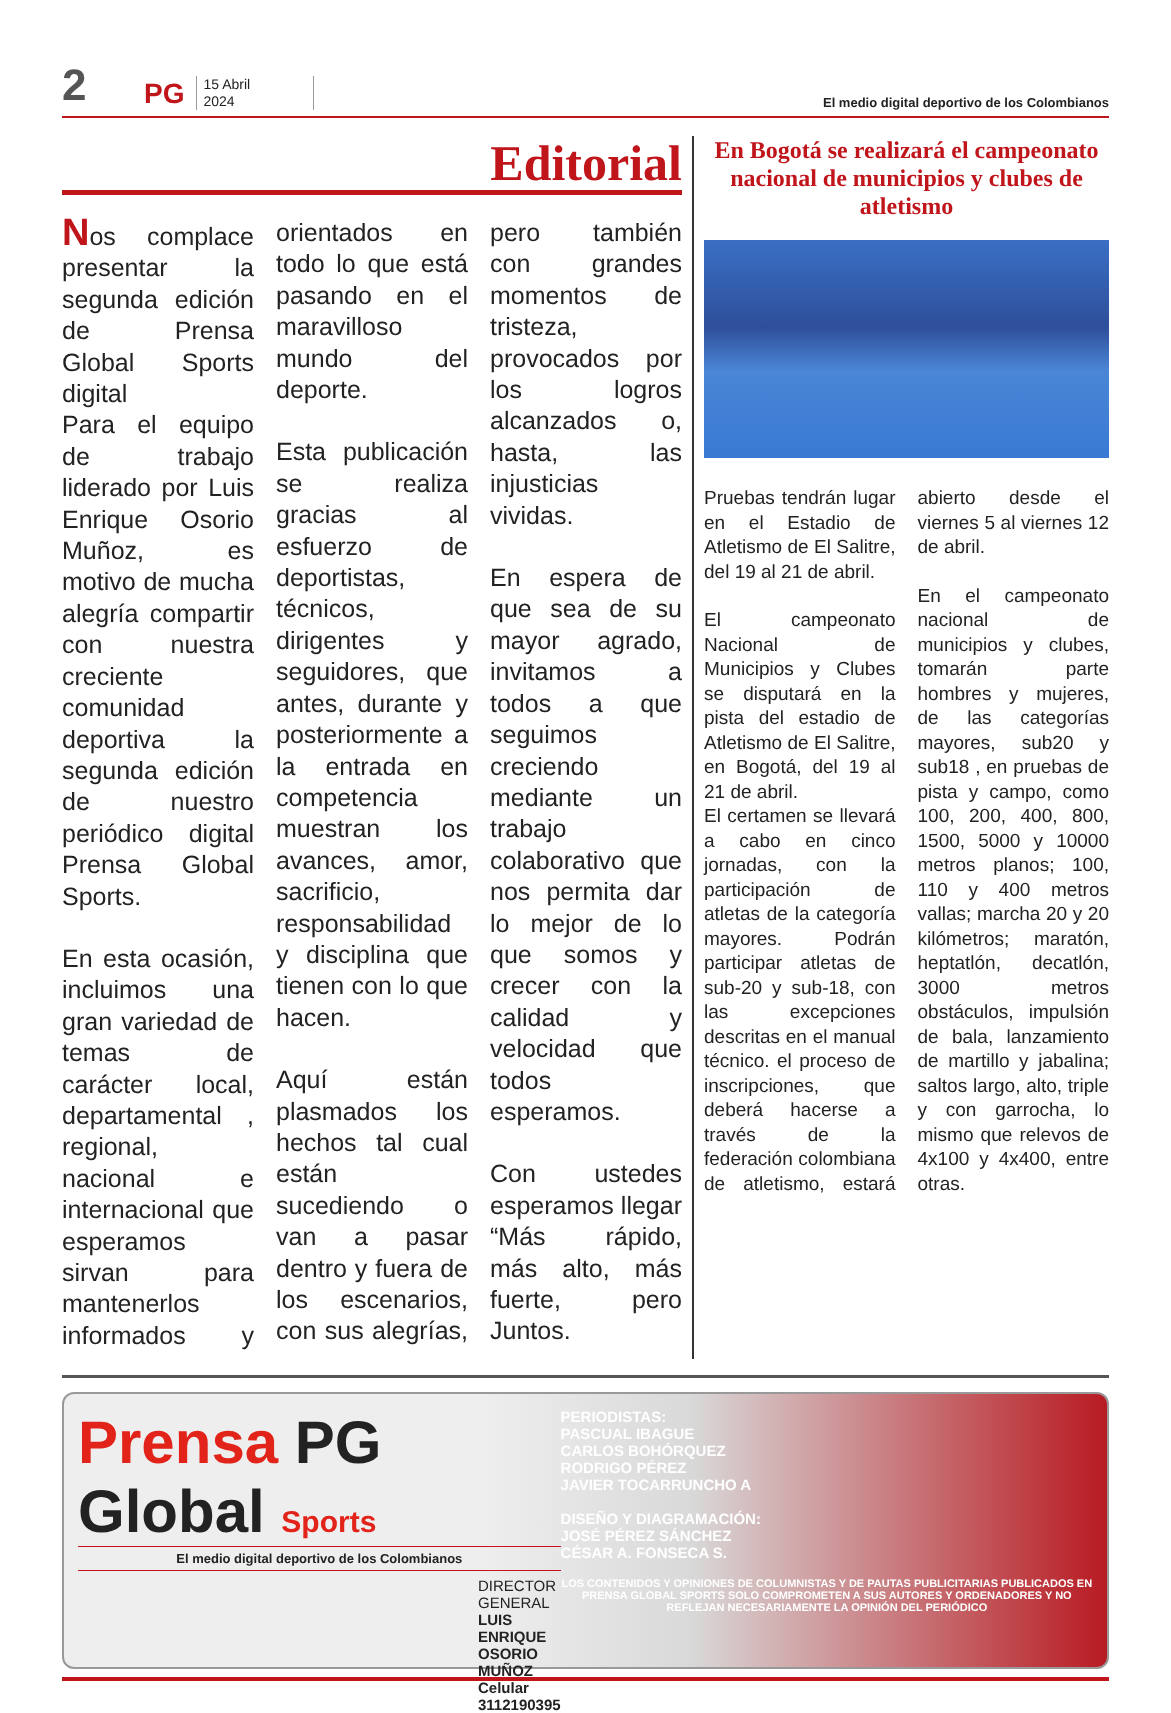2
PG
15 Abril
2024
El medio digital deportivo de los Colombianos
Editorial
Nos complace presentar la segunda edición de Prensa Global Sports digital
Para el equipo de trabajo liderado por Luis Enrique Osorio Muñoz, es motivo de mucha alegría compartir con nuestra creciente comunidad deportiva la segunda edición de nuestro periódico digital Prensa Global Sports.
En esta ocasión, incluimos una gran variedad de temas de carácter local, departamental , regional, nacional e internacional que esperamos sirvan para mantenerlos informados y orientados en todo lo que está pasando en el maravilloso mundo del deporte.
Esta publicación se realiza gracias al esfuerzo de deportistas, técnicos, dirigentes y seguidores, que antes, durante y posteriormente a la entrada en competencia muestran los avances, amor, sacrificio, responsabilidad y disciplina que tienen con lo que hacen.
Aquí están plasmados los hechos tal cual están sucediendo o van a pasar dentro y fuera de los escenarios, con sus alegrías, pero también con grandes momentos de tristeza, provocados por los logros alcanzados o, hasta, las injusticias vividas.
En espera de que sea de su mayor agrado, invitamos a todos a que seguimos creciendo mediante un trabajo colaborativo que nos permita dar lo mejor de lo que somos y crecer con la calidad y velocidad que todos esperamos.
Con ustedes esperamos llegar “Más rápido, más alto, más fuerte, pero Juntos.
En Bogotá se realizará el campeonato nacional de municipios y clubes de atletismo
Pruebas tendrán lugar en el Estadio de Atletismo de El Salitre, del 19 al 21 de abril.
El campeonato Nacional de Municipios y Clubes se disputará en la pista del estadio de Atletismo de El Salitre, en Bogotá, del 19 al 21 de abril.
El certamen se llevará a cabo en cinco jornadas, con la participación de atletas de la categoría mayores. Podrán participar atletas de sub-20 y sub-18, con las excepciones descritas en el manual técnico. el proceso de inscripciones, que deberá hacerse a través de la federación colombiana de atletismo, estará abierto desde el viernes 5 al viernes 12 de abril.
En el campeonato nacional de municipios y clubes, tomarán parte hombres y mujeres, de las categorías mayores, sub20 y sub18 , en pruebas de pista y campo, como 100, 200, 400, 800, 1500, 5000 y 10000 metros planos; 100, 110 y 400 metros vallas; marcha 20 y 20 kilómetros; maratón, heptatlón, decatlón, 3000 metros obstáculos, impulsión de bala, lanzamiento de martillo y jabalina; saltos largo, alto, triple y con garrocha, lo mismo que relevos de 4x100 y 4x400, entre otras.
Prensa PG Global Sports
El medio digital deportivo de los Colombianos
DIRECTOR GENERAL
LUIS ENRIQUE OSORIO MUÑOZ
Celular 3112190395
PERIODISTAS:
PASCUAL IBAGUE
CARLOS BOHÓRQUEZ
RODRIGO PÉREZ
JAVIER TOCARRUNCHO A
DISEÑO Y DIAGRAMACIÓN:
JOSÉ PÉREZ SÁNCHEZ
CÉSAR A. FONSECA S.
LOS CONTENIDOS Y OPINIONES DE COLUMNISTAS Y DE PAUTAS PUBLICITARIAS PUBLICADOS EN PRENSA GLOBAL SPORTS SOLO COMPROMETEN A SUS AUTORES Y ORDENADORES Y NO REFLEJAN NECESARIAMENTE LA OPINIÓN DEL PERIÓDICO